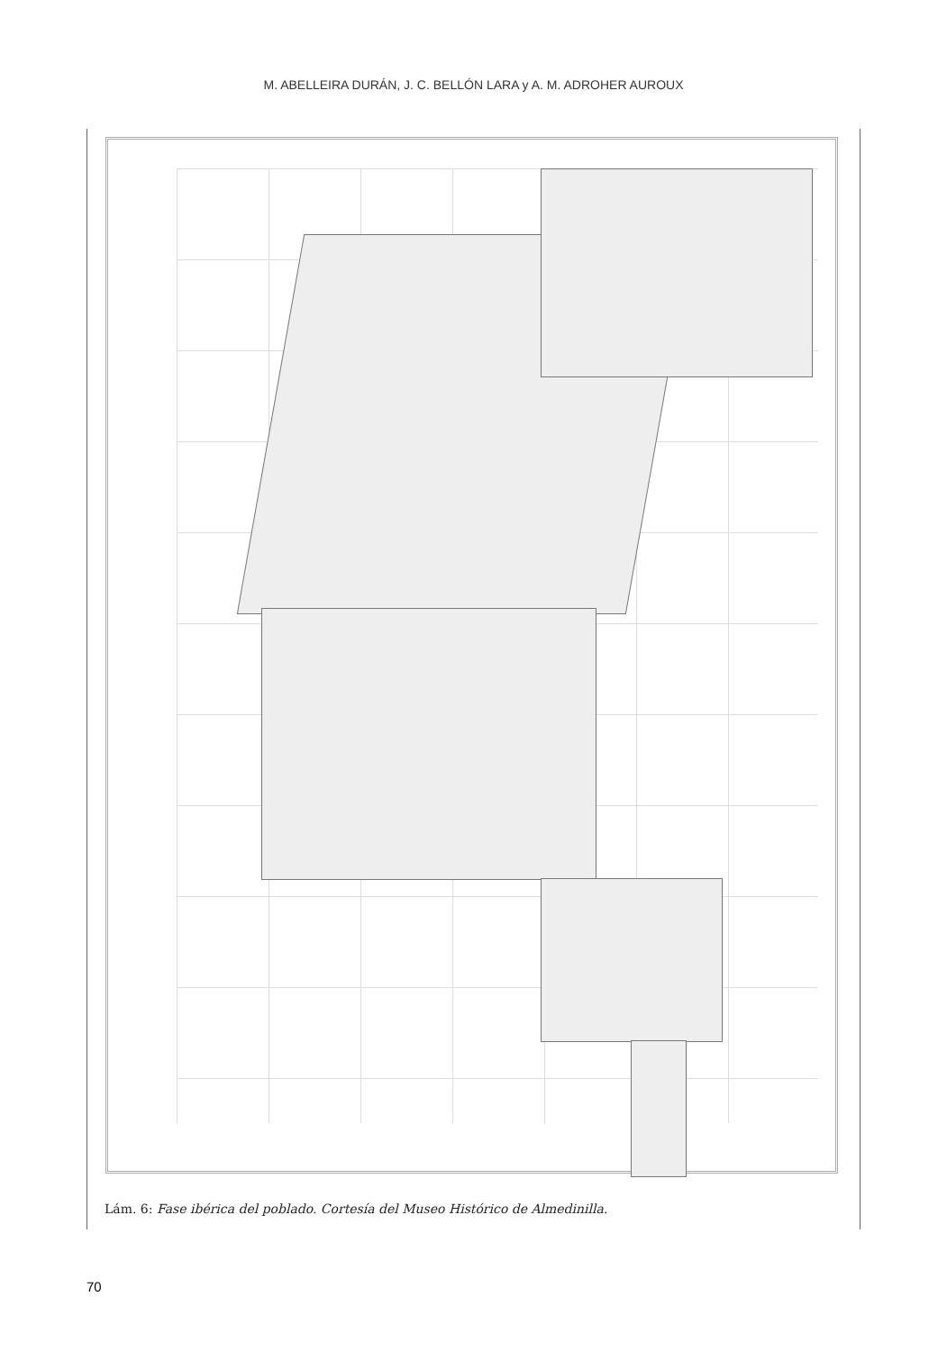M. ABELLEIRA DURÁN, J. C. BELLÓN LARA y A. M. ADROHER AUROUX
Lám. 6: Fase ibérica del poblado. Cortesía del Museo Histórico de Almedinilla.
70